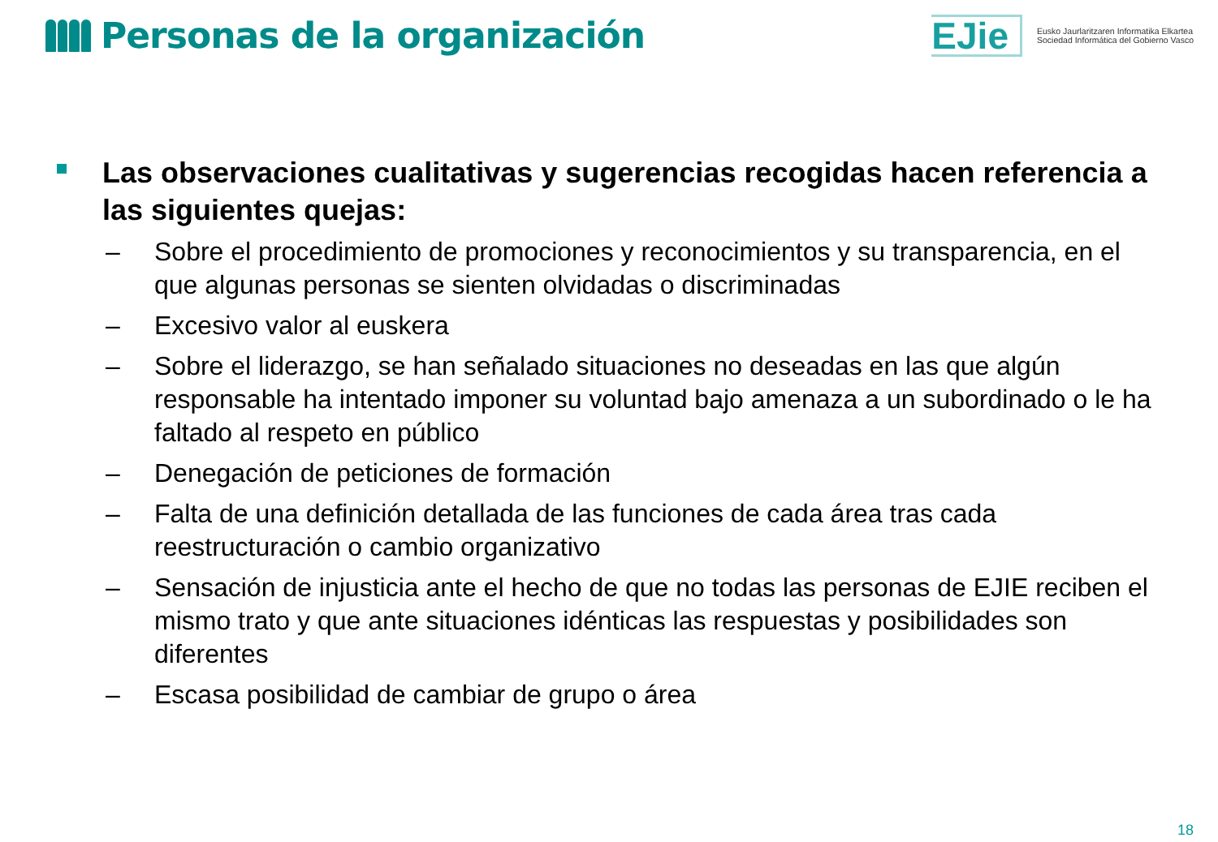Personas de la organización
EJie
Eusko Jaurlaritzaren Informatika Elkartea
Sociedad Informática del Gobierno Vasco
Las observaciones cualitativas y sugerencias recogidas hacen referencia a las siguientes quejas:
– Sobre el procedimiento de promociones y reconocimientos y su transparencia, en el que algunas personas se sienten olvidadas o discriminadas
– Excesivo valor al euskera
– Sobre el liderazgo, se han señalado situaciones no deseadas en las que algún responsable ha intentado imponer su voluntad bajo amenaza a un subordinado o le ha faltado al respeto en público
– Denegación de peticiones de formación
– Falta de una definición detallada de las funciones de cada área tras cada reestructuración o cambio organizativo
– Sensación de injusticia ante el hecho de que no todas las personas de EJIE reciben el mismo trato y que ante situaciones idénticas las respuestas y posibilidades son diferentes
– Escasa posibilidad de cambiar de grupo o área
18